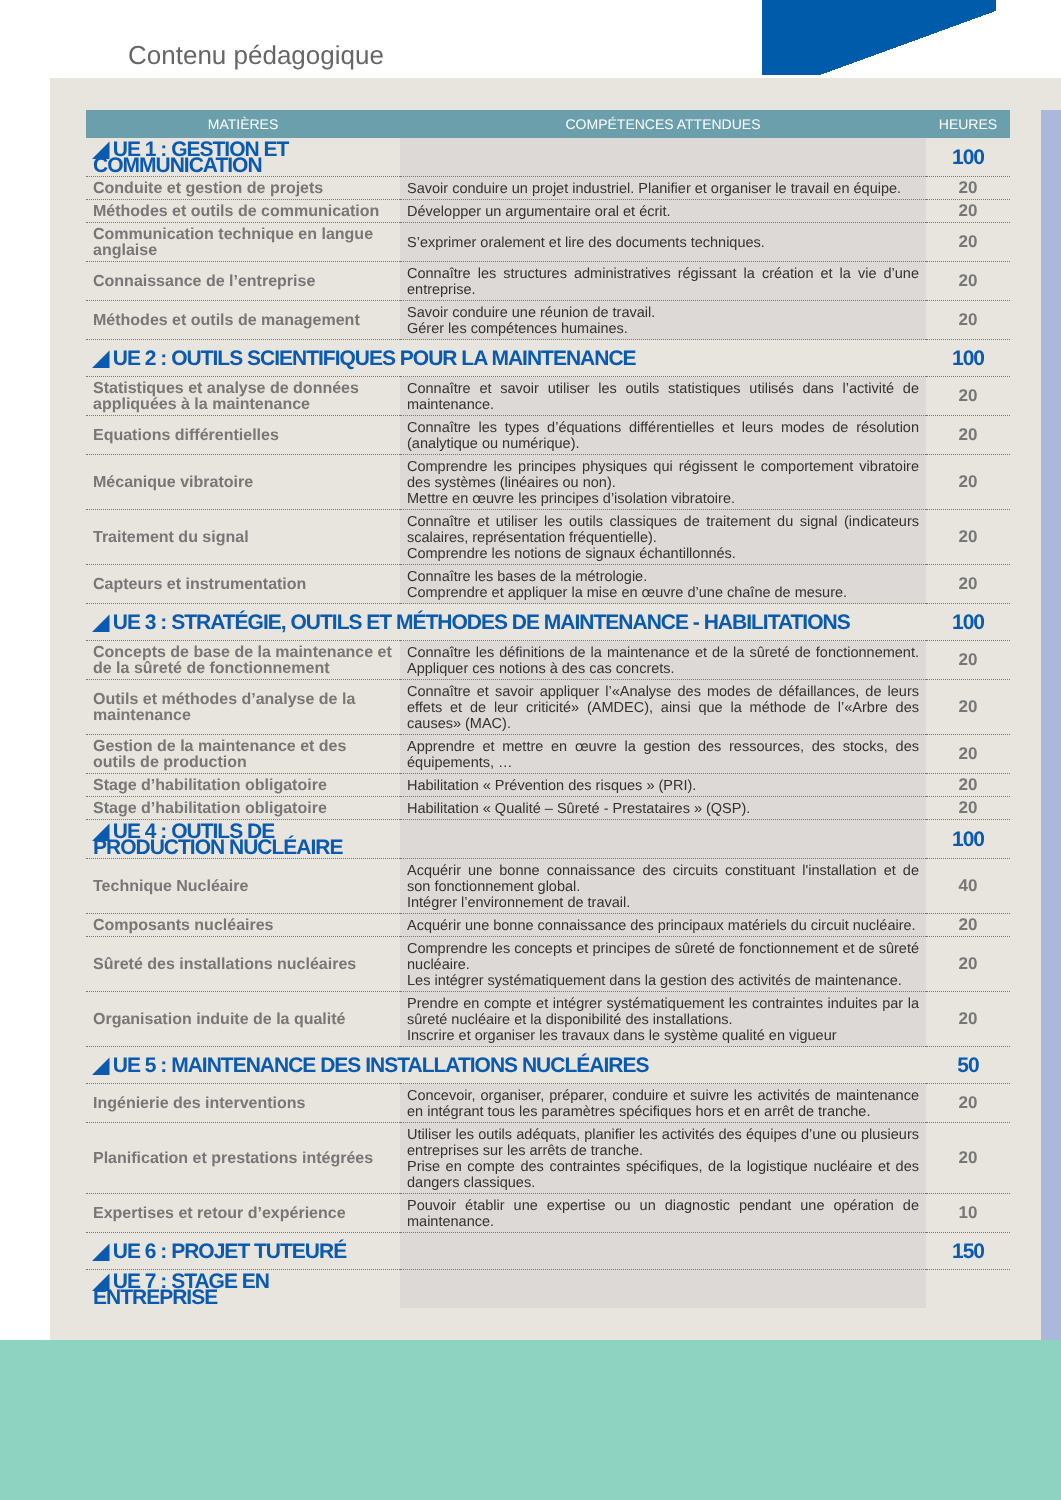Contenu pédagogique
| MATIÈRES | COMPÉTENCES ATTENDUES | HEURES |
| --- | --- | --- |
| ◢ UE 1 : GESTION ET COMMUNICATION | | 100 |
| Conduite et gestion de projets | Savoir conduire un projet industriel. Planifier et organiser le travail en équipe. | 20 |
| Méthodes et outils de communication | Développer un argumentaire oral et écrit. | 20 |
| Communication technique en langue anglaise | S’exprimer oralement et lire des documents techniques. | 20 |
| Connaissance de l’entreprise | Connaître les structures administratives régissant la création et la vie d’une entreprise. | 20 |
| Méthodes et outils de management | Savoir conduire une réunion de travail. Gérer les compétences humaines. | 20 |
| ◢ UE 2 : OUTILS SCIENTIFIQUES POUR LA MAINTENANCE | | 100 |
| Statistiques et analyse de données appliquées à la maintenance | Connaître et savoir utiliser les outils statistiques utilisés dans l’activité de maintenance. | 20 |
| Equations différentielles | Connaître les types d’équations différentielles et leurs modes de résolution (analytique ou numérique). | 20 |
| Mécanique vibratoire | Comprendre les principes physiques qui régissent le comportement vibratoire des systèmes (linéaires ou non). Mettre en œuvre les principes d’isolation vibratoire. | 20 |
| Traitement du signal | Connaître et utiliser les outils classiques de traitement du signal (indicateurs scalaires, représentation fréquentielle). Comprendre les notions de signaux échantillonnés. | 20 |
| Capteurs et instrumentation | Connaître les bases de la métrologie. Comprendre et appliquer la mise en œuvre d’une chaîne de mesure. | 20 |
| ◢ UE 3 : STRATÉGIE, OUTILS ET MÉTHODES DE MAINTENANCE - HABILITATIONS | | 100 |
| Concepts de base de la maintenance et de la sûreté de fonctionnement | Connaître les définitions de la maintenance et de la sûreté de fonctionnement. Appliquer ces notions à des cas concrets. | 20 |
| Outils et méthodes d’analyse de la maintenance | Connaître et savoir appliquer l’«Analyse des modes de défaillances, de leurs effets et de leur criticité» (AMDEC), ainsi que la méthode de l’«Arbre des causes» (MAC). | 20 |
| Gestion de la maintenance et des outils de production | Apprendre et mettre en œuvre la gestion des ressources, des stocks, des équipements, … | 20 |
| Stage d’habilitation obligatoire | Habilitation « Prévention des risques » (PRI). | 20 |
| Stage d’habilitation obligatoire | Habilitation « Qualité – Sûreté - Prestataires » (QSP). | 20 |
| ◢ UE 4 : OUTILS DE PRODUCTION NUCLÉAIRE | | 100 |
| Technique Nucléaire | Acquérir une bonne connaissance des circuits constituant l'installation et de son fonctionnement global. Intégrer l’environnement de travail. | 40 |
| Composants nucléaires | Acquérir une bonne connaissance des principaux matériels du circuit nucléaire. | 20 |
| Sûreté des installations nucléaires | Comprendre les concepts et principes de sûreté de fonctionnement et de sûreté nucléaire. Les intégrer systématiquement dans la gestion des activités de maintenance. | 20 |
| Organisation induite de la qualité | Prendre en compte et intégrer systématiquement les contraintes induites par la sûreté nucléaire et la disponibilité des installations. Inscrire et organiser les travaux dans le système qualité en vigueur | 20 |
| ◢ UE 5 : MAINTENANCE DES INSTALLATIONS NUCLÉAIRES | | 50 |
| Ingénierie des interventions | Concevoir, organiser, préparer, conduire et suivre les activités de maintenance en intégrant tous les paramètres spécifiques hors et en arrêt de tranche. | 20 |
| Planification et prestations intégrées | Utiliser les outils adéquats, planifier les activités des équipes d’une ou plusieurs entreprises sur les arrêts de tranche. Prise en compte des contraintes spécifiques, de la logistique nucléaire et des dangers classiques. | 20 |
| Expertises et retour d’expérience | Pouvoir établir une expertise ou un diagnostic pendant une opération de maintenance. | 10 |
| ◢ UE 6 : PROJET TUTEURÉ | | 150 |
| ◢ UE 7 : STAGE EN ENTREPRISE | | |